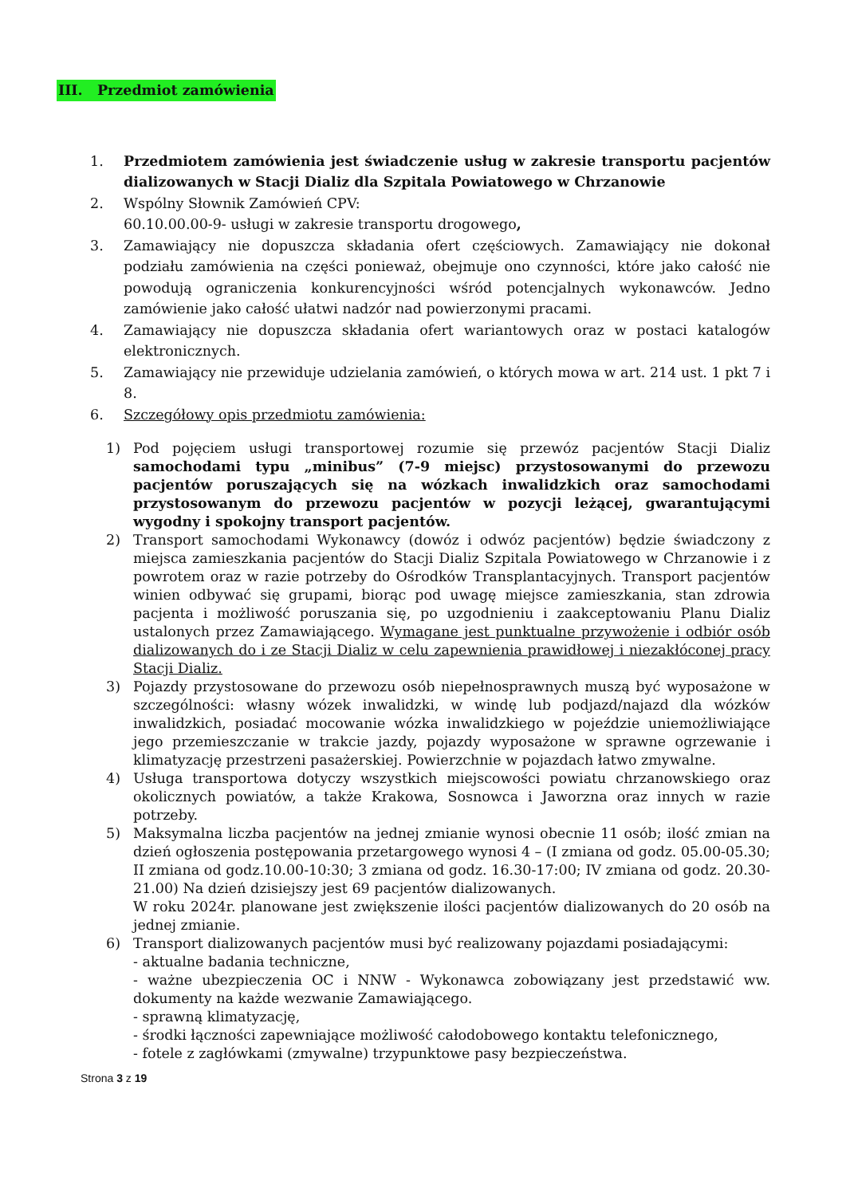III. Przedmiot zamówienia
1. Przedmiotem zamówienia jest świadczenie usług w zakresie transportu pacjentów dializowanych w Stacji Dializ dla Szpitala Powiatowego w Chrzanowie
2. Wspólny Słownik Zamówień CPV:
60.10.00.00-9- usługi w zakresie transportu drogowego,
3. Zamawiający nie dopuszcza składania ofert częściowych. Zamawiający nie dokonał podziału zamówienia na części ponieważ, obejmuje ono czynności, które jako całość nie powodują ograniczenia konkurencyjności wśród potencjalnych wykonawców. Jedno zamówienie jako całość ułatwi nadzór nad powierzonymi pracami.
4. Zamawiający nie dopuszcza składania ofert wariantowych oraz w postaci katalogów elektronicznych.
5. Zamawiający nie przewiduje udzielania zamówień, o których mowa w art. 214 ust. 1 pkt 7 i 8.
6. Szczegółowy opis przedmiotu zamówienia:
1) Pod pojęciem usługi transportowej rozumie się przewóz pacjentów Stacji Dializ samochodami typu „minibus” (7-9 miejsc) przystosowanymi do przewozu pacjentów poruszających się na wózkach inwalidzkich oraz samochodami przystosowanym do przewozu pacjentów w pozycji leżącej, gwarantującymi wygodny i spokojny transport pacjentów.
2) Transport samochodami Wykonawcy (dowóz i odwóz pacjentów) będzie świadczony z miejsca zamieszkania pacjentów do Stacji Dializ Szpitala Powiatowego w Chrzanowie i z powrotem oraz w razie potrzeby do Ośrodków Transplantacyjnych. Transport pacjentów winien odbywać się grupami, biorąc pod uwagę miejsce zamieszkania, stan zdrowia pacjenta i możliwość poruszania się, po uzgodnieniu i zaakceptowaniu Planu Dializ ustalonych przez Zamawiającego. Wymagane jest punktualne przywożenie i odbiór osób dializowanych do i ze Stacji Dializ w celu zapewnienia prawidłowej i niezakłóconej pracy Stacji Dializ.
3) Pojazdy przystosowane do przewozu osób niepełnosprawnych muszą być wyposażone w szczególności: własny wózek inwalidzki, w windę lub podjazd/najazd dla wózków inwalidzkich, posiadać mocowanie wózka inwalidzkiego w pojeździe uniemożliwiające jego przemieszczanie w trakcie jazdy, pojazdy wyposażone w sprawne ogrzewanie i klimatyzację przestrzeni pasażerskiej. Powierzchnie w pojazdach łatwo zmywalne.
4) Usługa transportowa dotyczy wszystkich miejscowości powiatu chrzanowskiego oraz okolicznych powiatów, a także Krakowa, Sosnowca i Jaworzna oraz innych w razie potrzeby.
5) Maksymalna liczba pacjentów na jednej zmianie wynosi obecnie 11 osób; ilość zmian na dzień ogłoszenia postępowania przetargowego wynosi 4 – (I zmiana od godz. 05.00-05.30; II zmiana od godz.10.00-10:30; 3 zmiana od godz. 16.30-17:00; IV zmiana od godz. 20.30-21.00) Na dzień dzisiejszy jest 69 pacjentów dializowanych.
W roku 2024r. planowane jest zwiększenie ilości pacjentów dializowanych do 20 osób na jednej zmianie.
6) Transport dializowanych pacjentów musi być realizowany pojazdami posiadającymi:
- aktualne badania techniczne,
- ważne ubezpieczenia OC i NNW - Wykonawca zobowiązany jest przedstawić ww. dokumenty na każde wezwanie Zamawiającego.
- sprawną klimatyzację,
- środki łączności zapewniające możliwość całodobowego kontaktu telefonicznego,
- fotele z zagłówkami (zmywalne) trzypunktowe pasy bezpieczeństwa.
Strona 3 z 19